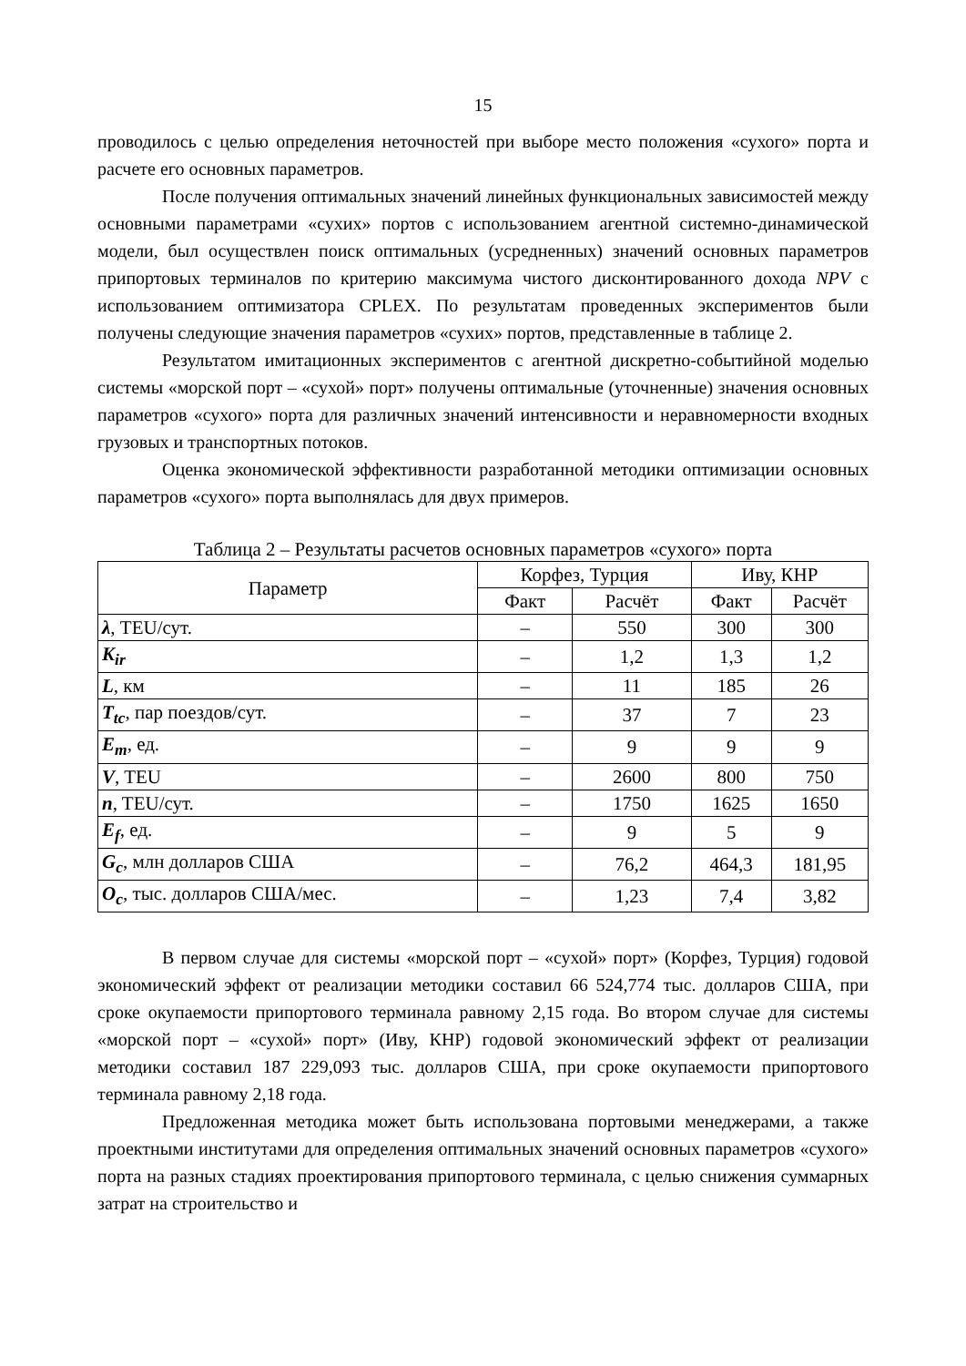15
проводилось с целью определения неточностей при выборе место положения «сухого» порта и расчете его основных параметров.
После получения оптимальных значений линейных функциональных зависимостей между основными параметрами «сухих» портов с использованием агентной системно-динамической модели, был осуществлен поиск оптимальных (усредненных) значений основных параметров припортовых терминалов по критерию максимума чистого дисконтированного дохода NPV с использованием оптимизатора CPLEX. По результатам проведенных экспериментов были получены следующие значения параметров «сухих» портов, представленные в таблице 2.
Результатом имитационных экспериментов с агентной дискретно-событийной моделью системы «морской порт – «сухой» порт» получены оптимальные (уточненные) значения основных параметров «сухого» порта для различных значений интенсивности и неравномерности входных грузовых и транспортных потоков.
Оценка экономической эффективности разработанной методики оптимизации основных параметров «сухого» порта выполнялась для двух примеров.
Таблица 2 – Результаты расчетов основных параметров «сухого» порта
| Параметр | Корфез, Турция | | Иву, КНР | |
| --- | --- | --- | --- | --- |
| | Факт | Расчёт | Факт | Расчёт |
| λ , TEU/сут. | – | 550 | 300 | 300 |
| K<sub>ir</sub> | – | 1,2 | 1,3 | 1,2 |
| L , км | – | 11 | 185 | 26 |
| T<sub>tc</sub> , пар поездов/сут. | – | 37 | 7 | 23 |
| E<sub>m</sub> , ед. | – | 9 | 9 | 9 |
| V , TEU | – | 2600 | 800 | 750 |
| n , TEU/сут. | – | 1750 | 1625 | 1650 |
| E<sub>f</sub> , ед. | – | 9 | 5 | 9 |
| G<sub>c</sub> , млн долларов США | – | 76,2 | 464,3 | 181,95 |
| O<sub>c</sub> , тыс. долларов США/мес. | – | 1,23 | 7,4 | 3,82 |
В первом случае для системы «морской порт – «сухой» порт» (Корфез, Турция) годовой экономический эффект от реализации методики составил 66 524,774 тыс. долларов США, при сроке окупаемости припортового терминала равному 2,15 года. Во втором случае для системы «морской порт – «сухой» порт» (Иву, КНР) годовой экономический эффект от реализации методики составил 187 229,093 тыс. долларов США, при сроке окупаемости припортового терминала равному 2,18 года.
Предложенная методика может быть использована портовыми менеджерами, а также проектными институтами для определения оптимальных значений основных параметров «сухого» порта на разных стадиях проектирования припортового терминала, с целью снижения суммарных затрат на строительство и